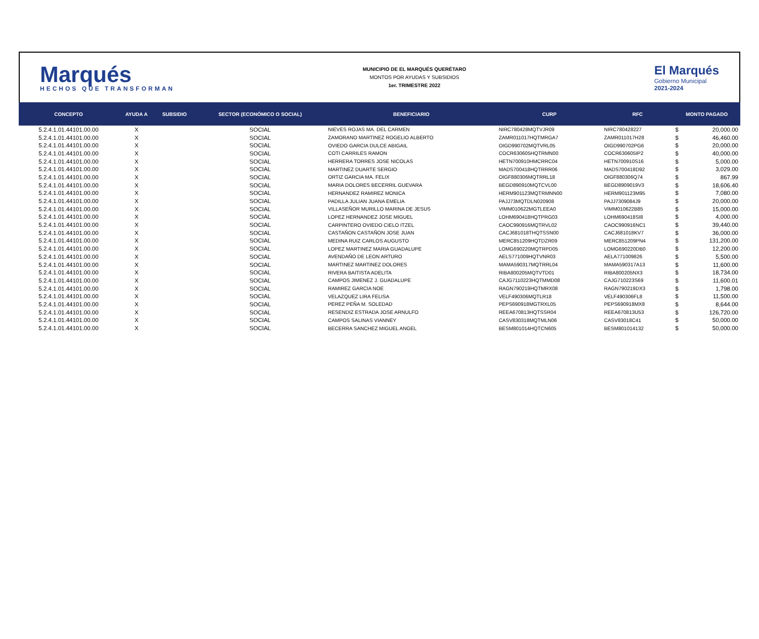Marqués
HECHOS QUE TRANSFORMAN
MUNICIPIO DE EL MARQUÉS QUERÉTARO
MONTOS POR AYUDAS Y SUBSIDIOS
1er. TRIMESTRE 2022
El Marqués
Gobierno Municipal
2021-2024
| CONCEPTO | AYUDA A | SUBSIDIO | SECTOR (ECONÓMICO O SOCIAL) | BENEFICIARIO | CURP | RFC | MONTO PAGADO | |
| --- | --- | --- | --- | --- | --- | --- | --- | --- |
| 5.2.4.1.01.44101.00.00 | X | | SOCIAL | NIEVES ROJAS MA. DEL CARMEN | NIRC780428MQTVJR09 | NIRC780428227 | $ | 20,000.00 |
| 5.2.4.1.01.44101.00.00 | X | | SOCIAL | ZAMORANO MARTINEZ ROGELIO ALBERTO | ZAMR011017HQTMRGA7 | ZAMR011017H28 | $ | 46,460.00 |
| 5.2.4.1.01.44101.00.00 | X | | SOCIAL | OVIEDO GARCIA DULCE ABIGAIL | OIGD990702MQTVRL05 | OIGD990702PG6 | $ | 20,000.00 |
| 5.2.4.1.01.44101.00.00 | X | | SOCIAL | COTI CARRILES RAMON | COCR630605HQTRMN00 | COCR630605IP2 | $ | 40,000.00 |
| 5.2.4.1.01.44101.00.00 | X | | SOCIAL | HERRERA TORRES JOSE NICOLAS | HETN700910HMCRRC04 | HETN700910S16 | $ | 5,000.00 |
| 5.2.4.1.01.44101.00.00 | X | | SOCIAL | MARTINEZ DUARTE SERGIO | MADS700418HQTRRR06 | MADS700418D92 | $ | 3,029.00 |
| 5.2.4.1.01.44101.00.00 | X | | SOCIAL | ORTIZ GARCIA MA. FELIX | OIGF880306MQTRRL18 | OIGF880306Q74 | $ | 867.99 |
| 5.2.4.1.01.44101.00.00 | X | | SOCIAL | MARIA DOLORES BECERRIL GUEVARA | BEGD890910MQTCVL00 | BEGD8909019V3 | $ | 18,606.40 |
| 5.2.4.1.01.44101.00.00 | X | | SOCIAL | HERNANDEZ RAMIREZ MONICA | HERM901123MQTRMNN00 | HERM901123M95 | $ | 7,080.00 |
| 5.2.4.1.01.44101.00.00 | X | | SOCIAL | PADILLA JULIAN JUANA EMELIA | PAJJ73MQTDLN020908 | PAJJ7309084J9 | $ | 20,000.00 |
| 5.2.4.1.01.44101.00.00 | X | | SOCIAL | VILLASEÑOR MURILLO MARINA DE JESUS | VIMM010622MGTLEEA0 | VIMM010622B85 | $ | 15,000.00 |
| 5.2.4.1.01.44101.00.00 | X | | SOCIAL | LOPEZ HERNANDEZ JOSE MIGUEL | LOHM690418HQTPRG03 | LOHM690418SI8 | $ | 4,000.00 |
| 5.2.4.1.01.44101.00.00 | X | | SOCIAL | CARPINTERO OVIEDO CIELO ITZEL | CAOC990916MQTRVL02 | CAOC990916NC1 | $ | 39,440.00 |
| 5.2.4.1.01.44101.00.00 | X | | SOCIAL | CASTAÑON CASTAÑON JOSE JUAN | CACJ681018THQTSSN00 | CACJ681018KV7 | $ | 36,000.00 |
| 5.2.4.1.01.44101.00.00 | X | | SOCIAL | MEDINA RUIZ CARLOS AUGUSTO | MERC851209HQTDZR09 | MERC851209PN4 | $ | 131,200.00 |
| 5.2.4.1.01.44101.00.00 | X | | SOCIAL | LOPEZ MARTINEZ MARIA GUADALUPE | LOMG690220MQTRPD05 | LOMG690220DB0 | $ | 12,200.00 |
| 5.2.4.1.01.44101.00.00 | X | | SOCIAL | AVENDAÑO DE LEON ARTURO | AELS771009HQTVNR03 | AELA771009826 | $ | 5,500.00 |
| 5.2.4.1.01.44101.00.00 | X | | SOCIAL | MARTINEZ MARTINEZ DOLORES | MAMA590317MQTRRL04 | MAMA590317A13 | $ | 11,600.00 |
| 5.2.4.1.01.44101.00.00 | X | | SOCIAL | RIVERA BAITISTA ADELITA | RIBA800205MQTVTD01 | RIBA800205NX3 | $ | 18,734.00 |
| 5.2.4.1.01.44101.00.00 | X | | SOCIAL | CAMPOS JIMENEZ J. GUADALUPE | CAJG7110223HQTMMD08 | CAJG710223S69 | $ | 11,600.01 |
| 5.2.4.1.01.44101.00.00 | X | | SOCIAL | RAMIREZ GARCIA NOE | RAGN790219HQTMRX08 | RAGN790219DX3 | $ | 1,798.00 |
| 5.2.4.1.01.44101.00.00 | X | | SOCIAL | VELAZQUEZ LIRA FELISA | VELF490306MQTLR18 | VELF490306FL8 | $ | 11,500.00 |
| 5.2.4.1.01.44101.00.00 | X | | SOCIAL | PEREZ PEÑA M. SOLEDAD | PEPS690918MGTRXL05 | PEPS690918MX8 | $ | 8,644.00 |
| 5.2.4.1.01.44101.00.00 | X | | SOCIAL | RESENDIZ ESTRADA JOSE ARNULFO | REEA670813HQTSSR04 | REEA670813U53 | $ | 126,720.00 |
| 5.2.4.1.01.44101.00.00 | X | | SOCIAL | CAMPOS SALINAS VIANNEY | CASV830318MQTMLN06 | CASV83018C41 | $ | 50,000.00 |
| 5.2.4.1.01.44101.00.00 | X | | SOCIAL | BECERRA SANCHEZ MIGUEL ANGEL | BESM801014HQTCN605 | BESM801014132 | $ | 50,000.00 |